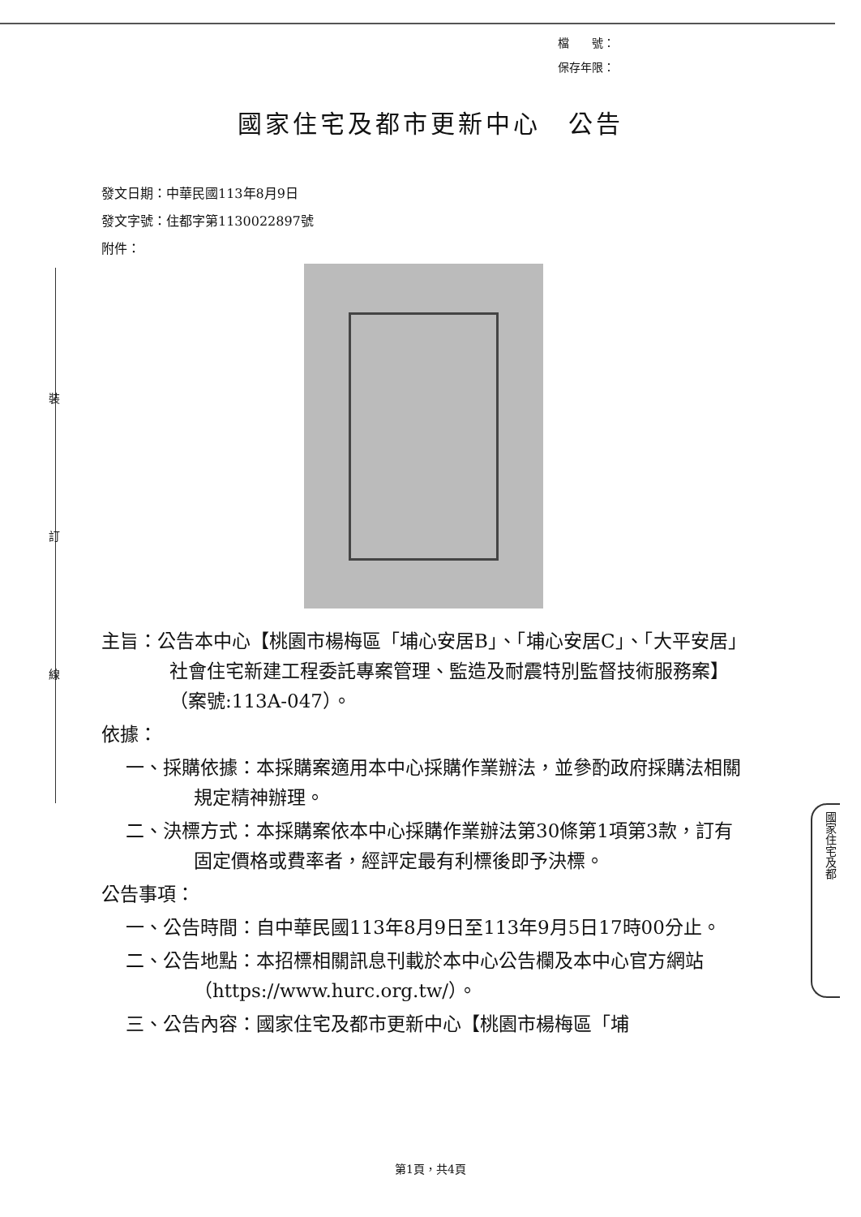檔　　號：
保存年限：
國家住宅及都市更新中心　公告
發文日期：中華民國113年8月9日
發文字號：住都字第1130022897號
附件：
裝
訂
線
主旨：公告本中心【桃園市楊梅區「埔心安居B」、「埔心安居C」、「大平安居」社會住宅新建工程委託專案管理、監造及耐震特別監督技術服務案】（案號:113A-047）。
依據：
一、採購依據：本採購案適用本中心採購作業辦法，並參酌政府採購法相關規定精神辦理。
二、決標方式：本採購案依本中心採購作業辦法第30條第1項第3款，訂有固定價格或費率者，經評定最有利標後即予決標。
公告事項：
一、公告時間：自中華民國113年8月9日至113年9月5日17時00分止。
二、公告地點：本招標相關訊息刊載於本中心公告欄及本中心官方網站（https://www.hurc.org.tw/）。
三、公告內容：國家住宅及都市更新中心【桃園市楊梅區「埔
國家住宅及都
第1頁，共4頁